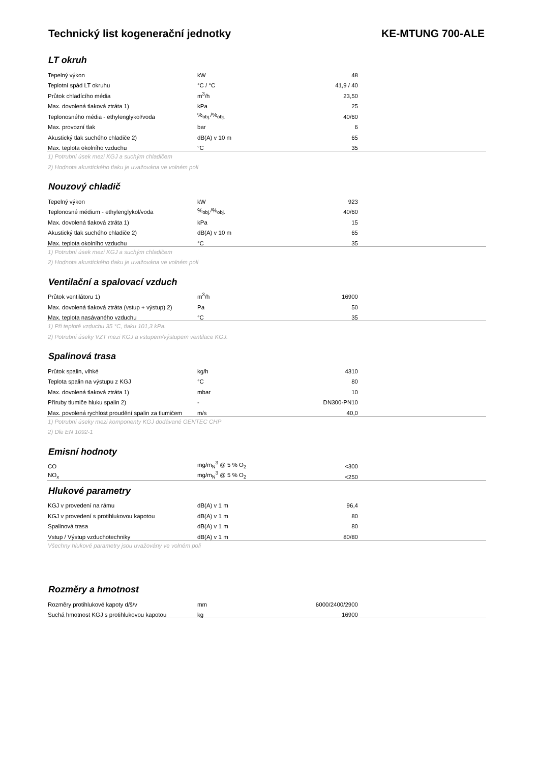Technický list kogenerační jednotky KE-MTUNG 700-ALE
LT okruh
| Tepelný výkon | kW | 48 | |
| Teplotní spád LT okruhu | °C / °C | 41,9 / 40 | |
| Průtok chladícího média | m<sup>3</sup>/h | 23,50 | |
| Max. dovolená tlaková ztráta 1) | kPa | 25 | |
| Teplonosného média - ethylenglykol/voda | %<sub>obj.</sub>/%<sub>obj.</sub> | 40/60 | |
| Max. provozní tlak | bar | 6 | |
| Akustický tlak suchého chladiče 2) | dB(A) v 10 m | 65 | |
| Max. teplota okolního vzduchu | °C | 35 | |
1) Potrubní úsek mezi KGJ a suchým chladičem
2) Hodnota akustického tlaku je uvažována ve volném poli
Nouzový chladič
| Tepelný výkon | kW | 923 | |
| Teplonosné médium - ethylenglykol/voda | %<sub>obj.</sub>/%<sub>obj.</sub> | 40/60 | |
| Max. dovolená tlaková ztráta 1) | kPa | 15 | |
| Akustický tlak suchého chladiče 2) | dB(A) v 10 m | 65 | |
| Max. teplota okolního vzduchu | °C | 35 | |
1) Potrubní úsek mezi KGJ a suchým chladičem
2) Hodnota akustického tlaku je uvažována ve volném poli
Ventilační a spalovací vzduch
| Průtok ventilátoru 1) | m<sup>3</sup>/h | 16900 | |
| Max. dovolená tlaková ztráta (vstup + výstup) 2) | Pa | 50 | |
| Max. teplota nasávaného vzduchu | °C | 35 | |
1) Při teplotě vzduchu 35 °C, tlaku 101,3 kPa.
2) Potrubní úseky VZT mezi KGJ a vstupem/výstupem ventilace KGJ.
Spalinová trasa
| Průtok spalin, vlhké | kg/h | 4310 | |
| Teplota spalin na výstupu z KGJ | °C | 80 | |
| Max. dovolená tlaková ztráta 1) | mbar | 10 | |
| Příruby tlumiče hluku spalin 2) | - | DN300-PN10 | |
| Max. povolená rychlost proudění spalin za tlumičem | m/s | 40,0 | |
1) Potrubní úseky mezi komponenty KGJ dodávané GENTEC CHP
2) Dle EN 1092-1
Emisní hodnoty
| CO | mg/m<sub>N</sub><sup>3</sup> @ 5 % O<sub>2</sub> | <300 | |
| NO<sub>x</sub> | mg/m<sub>N</sub><sup>3</sup> @ 5 % O<sub>2</sub> | <250 | |
Hlukové parametry
| KGJ v provedení na rámu | dB(A) v 1 m | 96,4 | |
| KGJ v provedení s protihlukovou kapotou | dB(A) v 1 m | 80 | |
| Spalinová trasa | dB(A) v 1 m | 80 | |
| Vstup / Výstup vzduchotechniky | dB(A) v 1 m | 80/80 | |
Všechny hlukové parametry jsou uvažovány ve volném poli
Rozměry a hmotnost
| Rozměry protihlukové kapoty d/š/v | mm | 6000/2400/2900 | |
| Suchá hmotnost KGJ s protihlukovou kapotou | kg | 16900 | |